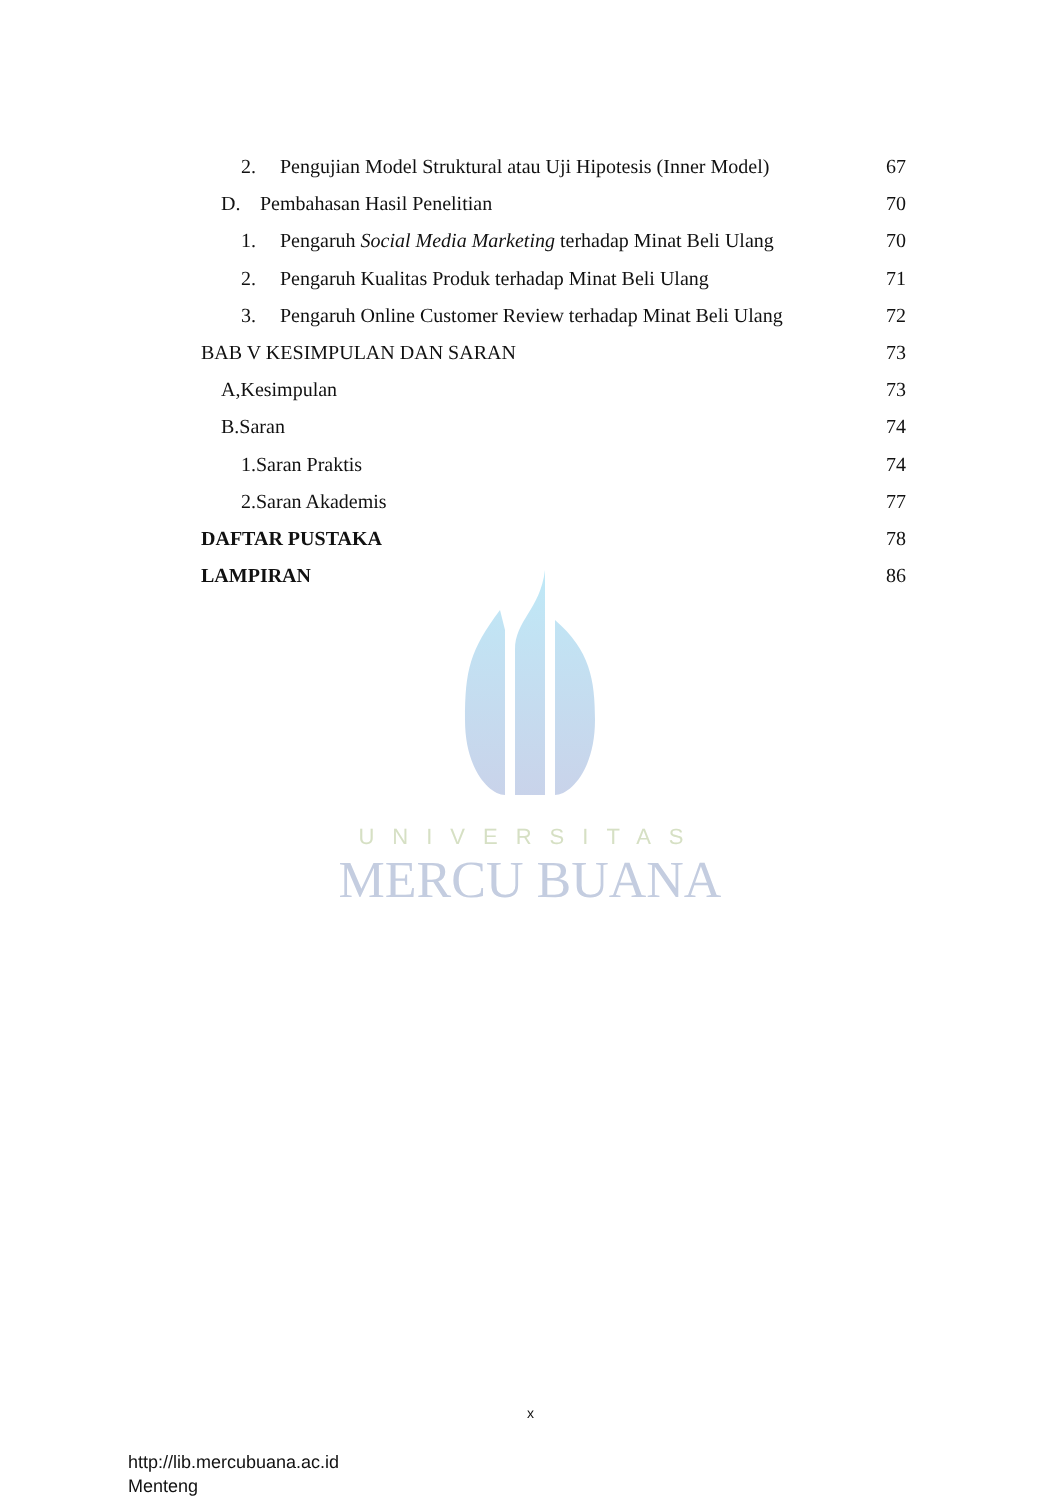2. Pengujian Model Struktural atau Uji Hipotesis (Inner Model) 67
D. Pembahasan Hasil Penelitian 70
1. Pengaruh Social Media Marketing terhadap Minat Beli Ulang 70
2. Pengaruh Kualitas Produk terhadap Minat Beli Ulang 71
3. Pengaruh Online Customer Review terhadap Minat Beli Ulang 72
BAB V KESIMPULAN DAN SARAN 73
A,Kesimpulan 73
B.Saran 74
1.Saran Praktis 74
2.Saran Akademis 77
DAFTAR PUSTAKA 78
LAMPIRAN 86
UNIVERSITAS
MERCU BUANA
x
http://lib.mercubuana.ac.id
Menteng